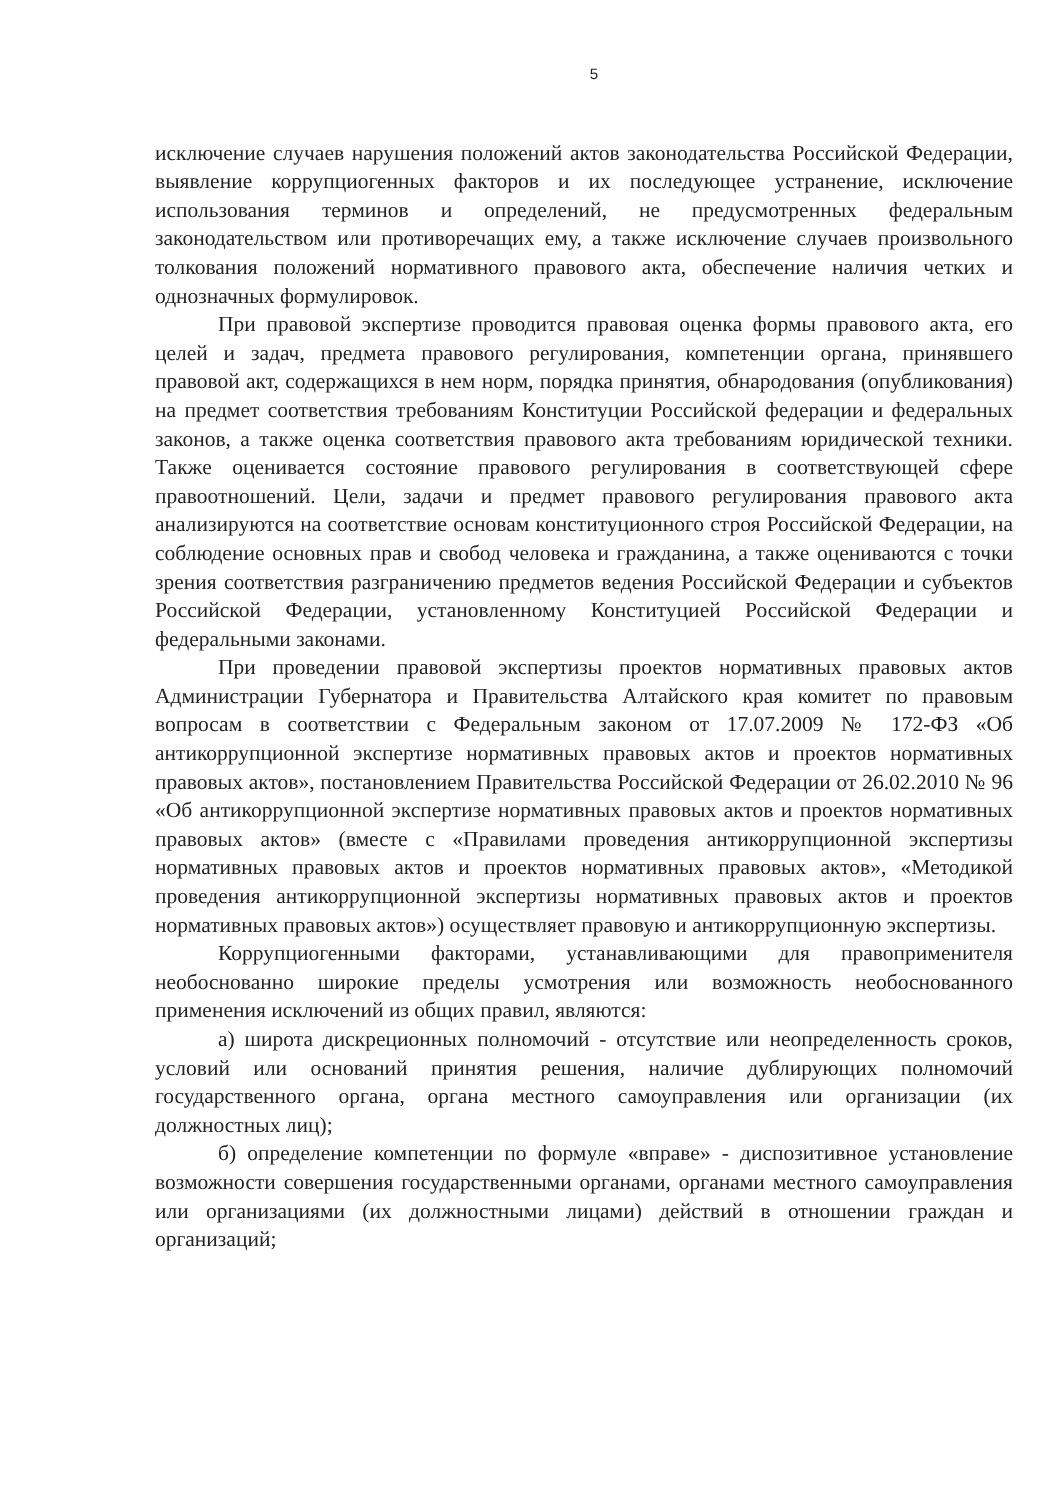5
исключение случаев нарушения положений актов законодательства Российской Федерации, выявление коррупциогенных факторов и их последующее устранение, исключение использования терминов и определений, не предусмотренных федеральным законодательством или противоречащих ему, а также исключение случаев произвольного толкования положений нормативного правового акта, обеспечение наличия четких и однозначных формулировок.
При правовой экспертизе проводится правовая оценка формы правового акта, его целей и задач, предмета правового регулирования, компетенции органа, принявшего правовой акт, содержащихся в нем норм, порядка принятия, обнародования (опубликования) на предмет соответствия требованиям Конституции Российской федерации и федеральных законов, а также оценка соответствия правового акта требованиям юридической техники. Также оценивается состояние правового регулирования в соответствующей сфере правоотношений. Цели, задачи и предмет правового регулирования правового акта анализируются на соответствие основам конституционного строя Российской Федерации, на соблюдение основных прав и свобод человека и гражданина, а также оцениваются с точки зрения соответствия разграничению предметов ведения Российской Федерации и субъектов Российской Федерации, установленному Конституцией Российской Федерации и федеральными законами.
При проведении правовой экспертизы проектов нормативных правовых актов Администрации Губернатора и Правительства Алтайского края комитет по правовым вопросам в соответствии с Федеральным законом от 17.07.2009 № 172-ФЗ «Об антикоррупционной экспертизе нормативных правовых актов и проектов нормативных правовых актов», постановлением Правительства Российской Федерации от 26.02.2010 № 96 «Об антикоррупционной экспертизе нормативных правовых актов и проектов нормативных правовых актов» (вместе с «Правилами проведения антикоррупционной экспертизы нормативных правовых актов и проектов нормативных правовых актов», «Методикой проведения антикоррупционной экспертизы нормативных правовых актов и проектов нормативных правовых актов») осуществляет правовую и антикоррупционную экспертизы.
Коррупциогенными факторами, устанавливающими для правоприменителя необоснованно широкие пределы усмотрения или возможность необоснованного применения исключений из общих правил, являются:
а) широта дискреционных полномочий - отсутствие или неопределенность сроков, условий или оснований принятия решения, наличие дублирующих полномочий государственного органа, органа местного самоуправления или организации (их должностных лиц);
б) определение компетенции по формуле «вправе» - диспозитивное установление возможности совершения государственными органами, органами местного самоуправления или организациями (их должностными лицами) действий в отношении граждан и организаций;